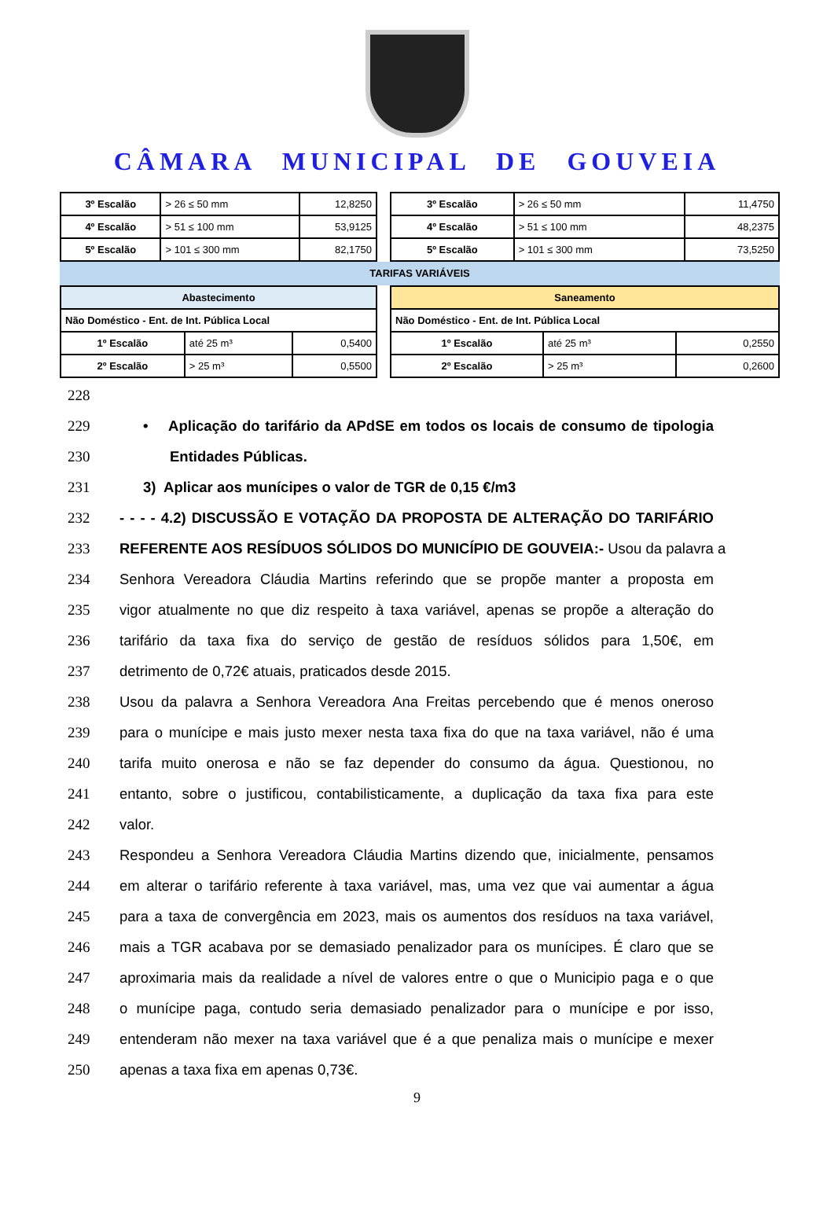CÂMARA MUNICIPAL DE GOUVEIA
| 3º Escalão | > 26 ≤ 50 mm | 12,8250 |
| 4º Escalão | > 51 ≤ 100 mm | 53,9125 |
| 5º Escalão | > 101 ≤ 300 mm | 82,1750 |
| 3º Escalão | > 26 ≤ 50 mm | 11,4750 |
| 4º Escalão | > 51 ≤ 100 mm | 48,2375 |
| 5º Escalão | > 101 ≤ 300 mm | 73,5250 |
TARIFAS VARIÁVEIS
| Abastecimento | | |
| Não Doméstico - Ent. de Int. Pública Local | | |
| 1º Escalão | até 25 m³ | 0,5400 |
| 2º Escalão | > 25 m³ | 0,5500 |
| Saneamento | | |
| Não Doméstico - Ent. de Int. Pública Local | | |
| 1º Escalão | até 25 m³ | 0,2550 |
| 2º Escalão | > 25 m³ | 0,2600 |
228
229 • Aplicação do tarifário da APdSE em todos os locais de consumo de tipologia
230 Entidades Públicas.
231 3) Aplicar aos munícipes o valor de TGR de 0,15 €/m3
232 - - - - 4.2) DISCUSSÃO E VOTAÇÃO DA PROPOSTA DE ALTERAÇÃO DO TARIFÁRIO
233 REFERENTE AOS RESÍDUOS SÓLIDOS DO MUNICÍPIO DE GOUVEIA:- Usou da palavra a
234 Senhora Vereadora Cláudia Martins referindo que se propõe manter a proposta em
235 vigor atualmente no que diz respeito à taxa variável, apenas se propõe a alteração do
236 tarifário da taxa fixa do serviço de gestão de resíduos sólidos para 1,50€, em
237 detrimento de 0,72€ atuais, praticados desde 2015.
238 Usou da palavra a Senhora Vereadora Ana Freitas percebendo que é menos oneroso
239 para o munícipe e mais justo mexer nesta taxa fixa do que na taxa variável, não é uma
240 tarifa muito onerosa e não se faz depender do consumo da água. Questionou, no
241 entanto, sobre o justificou, contabilisticamente, a duplicação da taxa fixa para este
242 valor.
243 Respondeu a Senhora Vereadora Cláudia Martins dizendo que, inicialmente, pensamos
244 em alterar o tarifário referente à taxa variável, mas, uma vez que vai aumentar a água
245 para a taxa de convergência em 2023, mais os aumentos dos resíduos na taxa variável,
246 mais a TGR acabava por se demasiado penalizador para os munícipes. É claro que se
247 aproximaria mais da realidade a nível de valores entre o que o Municipio paga e o que
248 o munícipe paga, contudo seria demasiado penalizador para o munícipe e por isso,
249 entenderam não mexer na taxa variável que é a que penaliza mais o munícipe e mexer
250 apenas a taxa fixa em apenas 0,73€.
9